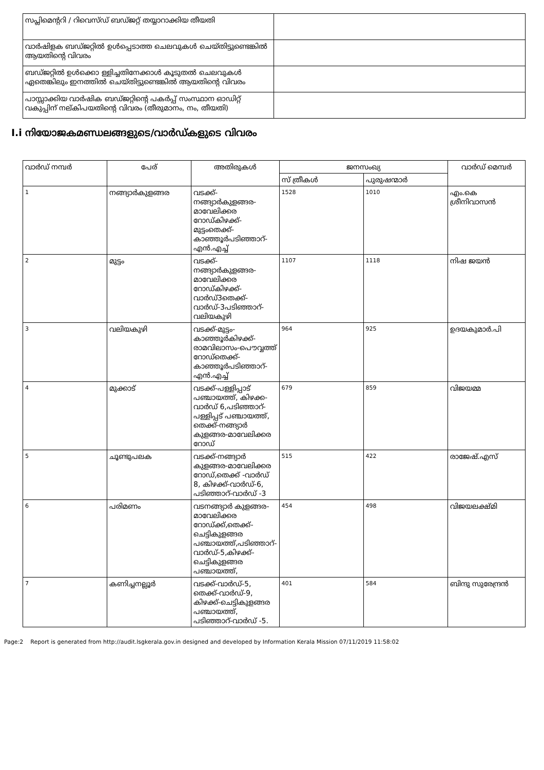| സപ്ലിമെന്ററി / റിവെസ്ഡ് ബഡ്ജറ്റ് തയ്യാറാക്കിയ തീയതി | |
| വാര്‍ഷിളക ബഡ്ജറ്റില്‍ ഉള്‍പ്പെടാത്ത ചെലവുകള്‍ ചെയ്തിട്ടുണ്ടെങ്കില്‍ ആയതിന്റെ വിവരം | |
| ബഡ്ജറ്റില്‍ ഉള്‍ക്കൊ ള്ളിച്ചതിനേക്കാള്‍ കൂടുതല്‍ ചെലവുകള്‍ ഏതെങ്കിലും ഇനത്തില്‍ ചെയ്തിട്ടുണ്ടെങ്കില്‍ ആയതിന്റെ വിവരം | |
| പാസ്സാക്കിയ വാര്‍ഷിക ബഡ്ജറ്റിന്റെ പകര്‍പ്പ് സംസ്ഥാന ഓഡിറ്റ് വകുപ്പിന് നല്കിപയതിന്റെ വിവരം (തീരുമാനം, നം, തീയതി) | |
I.i നിയോജകമണ്ഡലങ്ങളുടെ/വാര്‍ഡ്കളുടെ വിവരം
| വാര്‍ഡ് നമ്പര്‍ | പേര് | അതിരുകള്‍ | ജനസംഖ്യ | | വാര്‍ഡ് മെമ്പര്‍ |
| --- | --- | --- | --- | --- | --- |
| | | | സ് ത്രീകള്‍ | പുരുഷന്മാര്‍ | |
| 1 | നങ്ങ്യാര്‍കുളങ്ങര | വടക്ക്-നങ്ങ്യാര്‍കുളങ്ങര-മാവേലിക്കര റോഡ്കിഴക്ക്-മുട്ടംതെക്ക്-കാഞ്ഞൂര്‍പടിഞ്ഞാറ്-എന്‍.എച്ച് | 1528 | 1010 | എം.കെ ശ്രീനിവാസന്‍ |
| 2 | മുട്ടം | വടക്ക്-നങ്ങ്യാര്‍കുളങ്ങര-മാവേലിക്കര റോഡ്കിഴക്ക്-വാര്‍ഡ്3തെക്ക്-വാര്‍ഡ്-3പടിഞ്ഞാറ്-വലിയകുഴി | 1107 | 1118 | നിഷ ജയന്‍ |
| 3 | വലിയകുഴി | വടക്ക്-മുട്ടം-കാഞ്ഞൂര്‍കിഴക്ക്-രാമവിലാസം-പൌവ്വത്ത് റോഡ്തെക്ക്-കാഞ്ഞൂര്‍പടിഞ്ഞാറ്-എന്‍.എച്ച് | 964 | 925 | ഉദയകുമാര്‍.പി |
| 4 | മുക്കാട് | വടക്ക്-പള്ളിപ്പാട് പഞ്ചായത്ത്, കിഴക്ക-വാര്‍ഡ് 6,പടിഞ്ഞാറ്-പള്ളിപ്പട് പഞ്ചായത്ത്, തെക്ക്-നങ്ങ്യാര്‍ കുളങ്ങര-മാവേലിക്കര റോഡ് | 679 | 859 | വിജയമ്മ |
| 5 | ചൂണ്ടുപലക | വടക്ക്-നങ്ങ്യാര്‍ കുളങ്ങര-മാവേലിക്കര റോഡ്,തെക്ക് -വാര്‍ഡ് 8, കിഴക്ക്-വാര്‍ഡ്-6, പടിഞ്ഞാറ്-വാര്‍ഡ് -3 | 515 | 422 | രാജേഷ്.എസ് |
| 6 | പരിമണം | വടനങ്ങ്യാര്‍ കുളങ്ങര-മാവേലിക്കര റോഡ്ക്ക്,തെക്ക്-ചെട്ടികുളങ്ങര പഞ്ചായത്ത്,പടിഞ്ഞാറ്-വാര്‍ഡ്-5,കിഴക്ക്-ചെട്ടികുളങ്ങര പഞ്ചായത്ത്, | 454 | 498 | വിജയലക്ഷ്മി |
| 7 | കണിച്ചനല്ലൂര്‍ | വടക്ക്-വാര്‍ഡ്-5, തെക്ക്-വാര്‍ഡ്-9, കിഴക്ക്-ചെട്ടികുളങ്ങര പഞ്ചായത്ത്, പടിഞ്ഞാറ്-വാര്‍ഡ് -5. | 401 | 584 | ബിന്ദു സുരേന്ദ്രന്‍ |
Page:2 Report is generated from http://audit.lsgkerala.gov.in designed and developed by Information Kerala Mission 07/11/2019 11:58:02